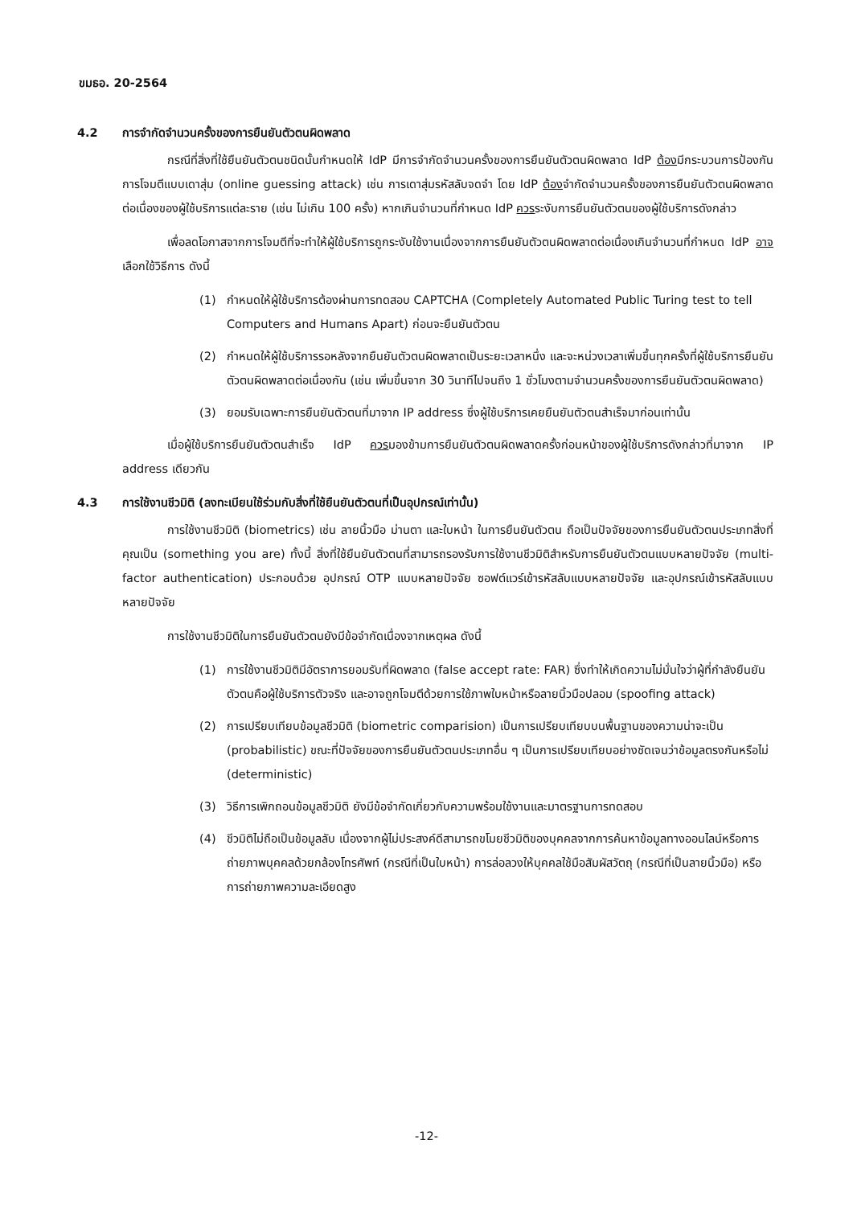ขมธอ. 20-2564
4.2 การจำกัดจำนวนครั้งของการยืนยันตัวตนผิดพลาด
กรณีที่สิ่งที่ใช้ยืนยันตัวตนชนิดนั้นกำหนดให้ IdP มีการจำกัดจำนวนครั้งของการยืนยันตัวตนผิดพลาด IdP ต้องมีกระบวนการป้องกันการโจมตีแบบเดาสุ่ม (online guessing attack) เช่น การเดาสุ่มรหัสลับจดจำ โดย IdP ต้องจำกัดจำนวนครั้งของการยืนยันตัวตนผิดพลาดต่อเนื่องของผู้ใช้บริการแต่ละราย (เช่น ไม่เกิน 100 ครั้ง) หากเกินจำนวนที่กำหนด IdP ควรระงับการยืนยันตัวตนของผู้ใช้บริการดังกล่าว
เพื่อลดโอกาสจากการโจมตีที่จะทำให้ผู้ใช้บริการถูกระงับใช้งานเนื่องจากการยืนยันตัวตนผิดพลาดต่อเนื่องเกินจำนวนที่กำหนด IdP อาจเลือกใช้วิธีการ ดังนี้
(1) กำหนดให้ผู้ใช้บริการต้องผ่านการทดสอบ CAPTCHA (Completely Automated Public Turing test to tell Computers and Humans Apart) ก่อนจะยืนยันตัวตน
(2) กำหนดให้ผู้ใช้บริการรอหลังจากยืนยันตัวตนผิดพลาดเป็นระยะเวลาหนึ่ง และจะหน่วงเวลาเพิ่มขึ้นทุกครั้งที่ผู้ใช้บริการยืนยันตัวตนผิดพลาดต่อเนื่องกัน (เช่น เพิ่มขึ้นจาก 30 วินาทีไปจนถึง 1 ชั่วโมงตามจำนวนครั้งของการยืนยันตัวตนผิดพลาด)
(3) ยอมรับเฉพาะการยืนยันตัวตนที่มาจาก IP address ซึ่งผู้ใช้บริการเคยยืนยันตัวตนสำเร็จมาก่อนเท่านั้น
เมื่อผู้ใช้บริการยืนยันตัวตนสำเร็จ IdP ควรมองข้ามการยืนยันตัวตนผิดพลาดครั้งก่อนหน้าของผู้ใช้บริการดังกล่าวที่มาจาก IP address เดียวกัน
4.3 การใช้งานชีวมิติ (ลงทะเบียนใช้ร่วมกับสิ่งที่ใช้ยืนยันตัวตนที่เป็นอุปกรณ์เท่านั้น)
การใช้งานชีวมิติ (biometrics) เช่น ลายนิ้วมือ ม่านตา และใบหน้า ในการยืนยันตัวตน ถือเป็นปัจจัยของการยืนยันตัวตนประเภทสิ่งที่คุณเป็น (something you are) ทั้งนี้ สิ่งที่ใช้ยืนยันตัวตนที่สามารถรองรับการใช้งานชีวมิติสำหรับการยืนยันตัวตนแบบหลายปัจจัย (multi-factor authentication) ประกอบด้วย อุปกรณ์ OTP แบบหลายปัจจัย ซอฟต์แวร์เข้ารหัสลับแบบหลายปัจจัย และอุปกรณ์เข้ารหัสลับแบบหลายปัจจัย
การใช้งานชีวมิติในการยืนยันตัวตนยังมีข้อจำกัดเนื่องจากเหตุผล ดังนี้
(1) การใช้งานชีวมิติมีอัตราการยอมรับที่ผิดพลาด (false accept rate: FAR) ซึ่งทำให้เกิดความไม่มั่นใจว่าผู้ที่กำลังยืนยันตัวตนคือผู้ใช้บริการตัวจริง และอาจถูกโจมตีด้วยการใช้ภาพใบหน้าหรือลายนิ้วมือปลอม (spoofing attack)
(2) การเปรียบเทียบข้อมูลชีวมิติ (biometric comparision) เป็นการเปรียบเทียบบนพื้นฐานของความน่าจะเป็น (probabilistic) ขณะที่ปัจจัยของการยืนยันตัวตนประเภทอื่น ๆ เป็นการเปรียบเทียบอย่างชัดเจนว่าข้อมูลตรงกันหรือไม่ (deterministic)
(3) วิธีการเพิกถอนข้อมูลชีวมิติ ยังมีข้อจำกัดเกี่ยวกับความพร้อมใช้งานและมาตรฐานการทดสอบ
(4) ชีวมิติไม่ถือเป็นข้อมูลลับ เนื่องจากผู้ไม่ประสงค์ดีสามารถขโมยชีวมิติของบุคคลจากการค้นหาข้อมูลทางออนไลน์หรือการถ่ายภาพบุคคลด้วยกล้องโทรศัพท์ (กรณีที่เป็นใบหน้า) การล่อลวงให้บุคคลใช้มือสัมผัสวัตถุ (กรณีที่เป็นลายนิ้วมือ) หรือการถ่ายภาพความละเอียดสูง
-12-